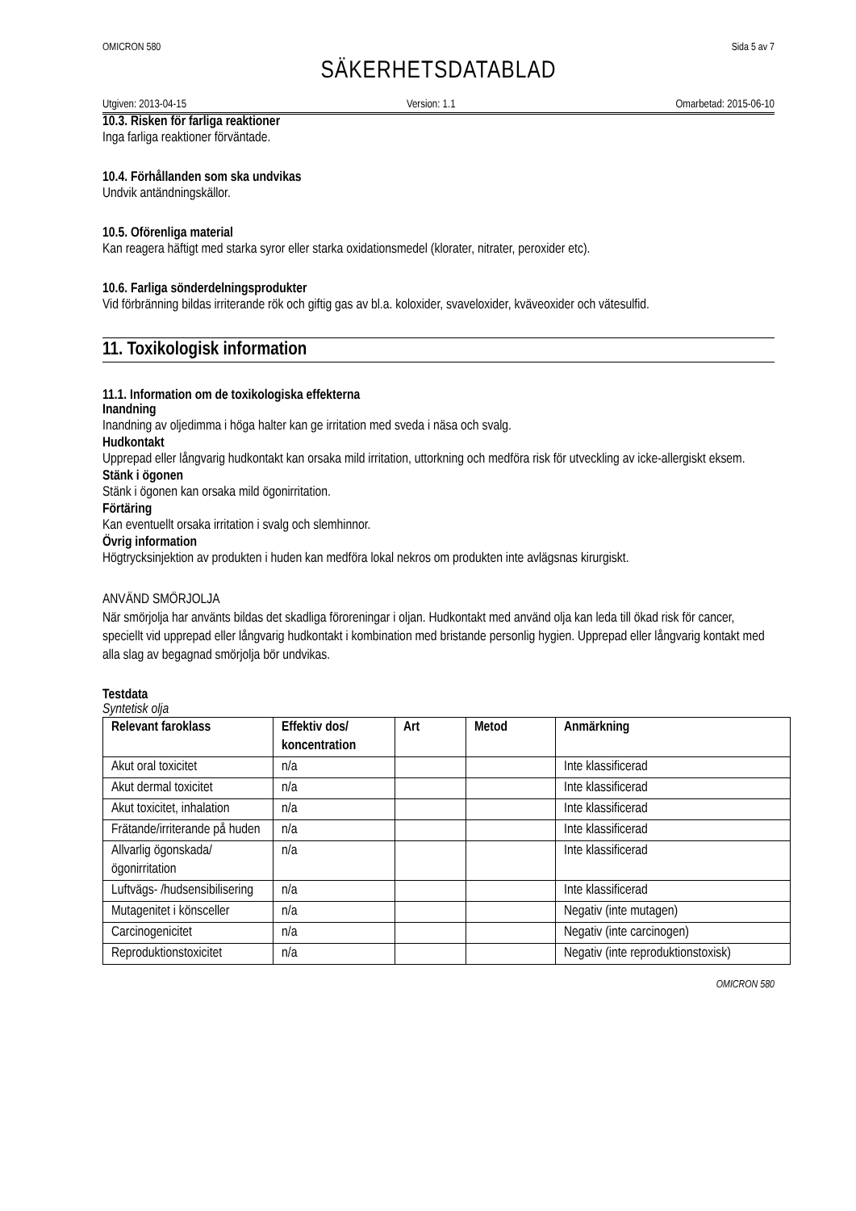OMICRON 580 Sida 5 av 7
SÄKERHETSDATABLAD
Utgiven: 2013-04-15 Version: 1.1 Omarbetad: 2015-06-10
10.3. Risken för farliga reaktioner
Inga farliga reaktioner förväntade.
10.4. Förhållanden som ska undvikas
Undvik antändningskällor.
10.5. Oförenliga material
Kan reagera häftigt med starka syror eller starka oxidationsmedel (klorater, nitrater, peroxider etc).
10.6. Farliga sönderdelningsprodukter
Vid förbränning bildas irriterande rök och giftig gas av bl.a. koloxider, svaveloxider, kväveoxider och vätesulfid.
11. Toxikologisk information
11.1. Information om de toxikologiska effekterna
Inandning
Inandning av oljedimma i höga halter kan ge irritation med sveda i näsa och svalg.
Hudkontakt
Upprepad eller långvarig hudkontakt kan orsaka mild irritation, uttorkning och medföra risk för utveckling av icke-allergiskt eksem.
Stänk i ögonen
Stänk i ögonen kan orsaka mild ögonirritation.
Förtäring
Kan eventuellt orsaka irritation i svalg och slemhinnor.
Övrig information
Högtrycksinjektion av produkten i huden kan medföra lokal nekros om produkten inte avlägsnas kirurgiskt.
ANVÄND SMÖRJOLJA
När smörjolja har använts bildas det skadliga föroreningar i oljan. Hudkontakt med använd olja kan leda till ökad risk för cancer, speciellt vid upprepad eller långvarig hudkontakt i kombination med bristande personlig hygien. Upprepad eller långvarig kontakt med alla slag av begagnad smörjolja bör undvikas.
Testdata
Syntetisk olja
| Relevant faroklass | Effektiv dos/ koncentration | Art | Metod | Anmärkning |
| --- | --- | --- | --- | --- |
| Akut oral toxicitet | n/a | | | Inte klassificerad |
| Akut dermal toxicitet | n/a | | | Inte klassificerad |
| Akut toxicitet, inhalation | n/a | | | Inte klassificerad |
| Frätande/irriterande på huden | n/a | | | Inte klassificerad |
| Allvarlig ögonskada/ ögonirritation | n/a | | | Inte klassificerad |
| Luftvägs- /hudsensibilisering | n/a | | | Inte klassificerad |
| Mutagenitet i könsceller | n/a | | | Negativ (inte mutagen) |
| Carcinogenicitet | n/a | | | Negativ (inte carcinogen) |
| Reproduktionstoxicitet | n/a | | | Negativ (inte reproduktionstoxisk) |
OMICRON 580